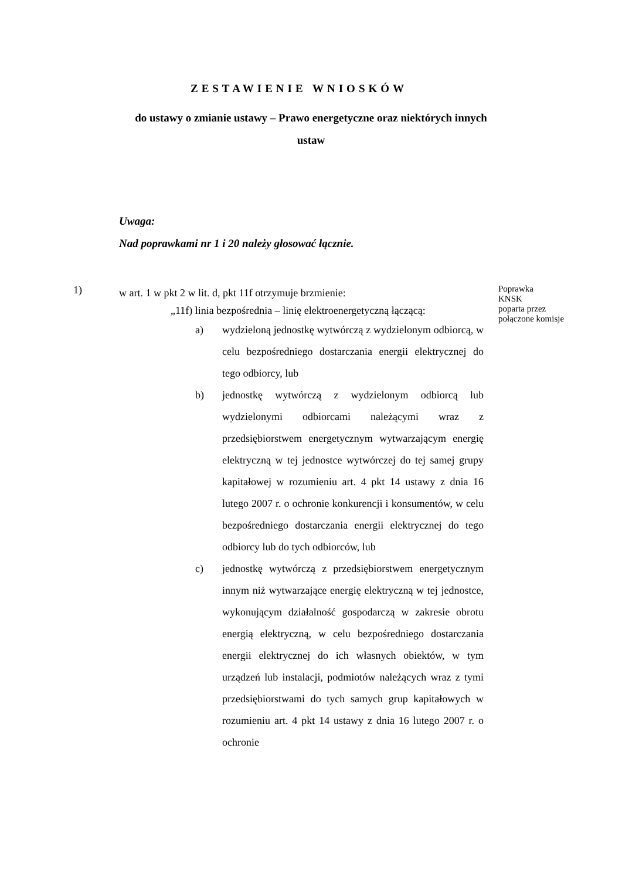ZESTAWIENIE WNIOSKÓW
do ustawy o zmianie ustawy – Prawo energetyczne oraz niektórych innych ustaw
Uwaga:
Nad poprawkami nr 1 i 20 należy głosować łącznie.
1)
w art. 1 w pkt 2 w lit. d, pkt 11f otrzymuje brzmienie:
„11f) linia bezpośrednia – linię elektroenergetyczną łączącą:
a) wydzieloną jednostkę wytwórczą z wydzielonym odbiorcą, w celu bezpośredniego dostarczania energii elektrycznej do tego odbiorcy, lub
b) jednostkę wytwórczą z wydzielonym odbiorcą lub wydzielonymi odbiorcami należącymi wraz z przedsiębiorstwem energetycznym wytwarzającym energię elektryczną w tej jednostce wytwórczej do tej samej grupy kapitałowej w rozumieniu art. 4 pkt 14 ustawy z dnia 16 lutego 2007 r. o ochronie konkurencji i konsumentów, w celu bezpośredniego dostarczania energii elektrycznej do tego odbiorcy lub do tych odbiorców, lub
c) jednostkę wytwórczą z przedsiębiorstwem energetycznym innym niż wytwarzające energię elektryczną w tej jednostce, wykonującym działalność gospodarczą w zakresie obrotu energią elektryczną, w celu bezpośredniego dostarczania energii elektrycznej do ich własnych obiektów, w tym urządzeń lub instalacji, podmiotów należących wraz z tymi przedsiębiorstwami do tych samych grup kapitałowych w rozumieniu art. 4 pkt 14 ustawy z dnia 16 lutego 2007 r. o ochronie
Poprawka
KNSK
poparta przez
połączone komisje